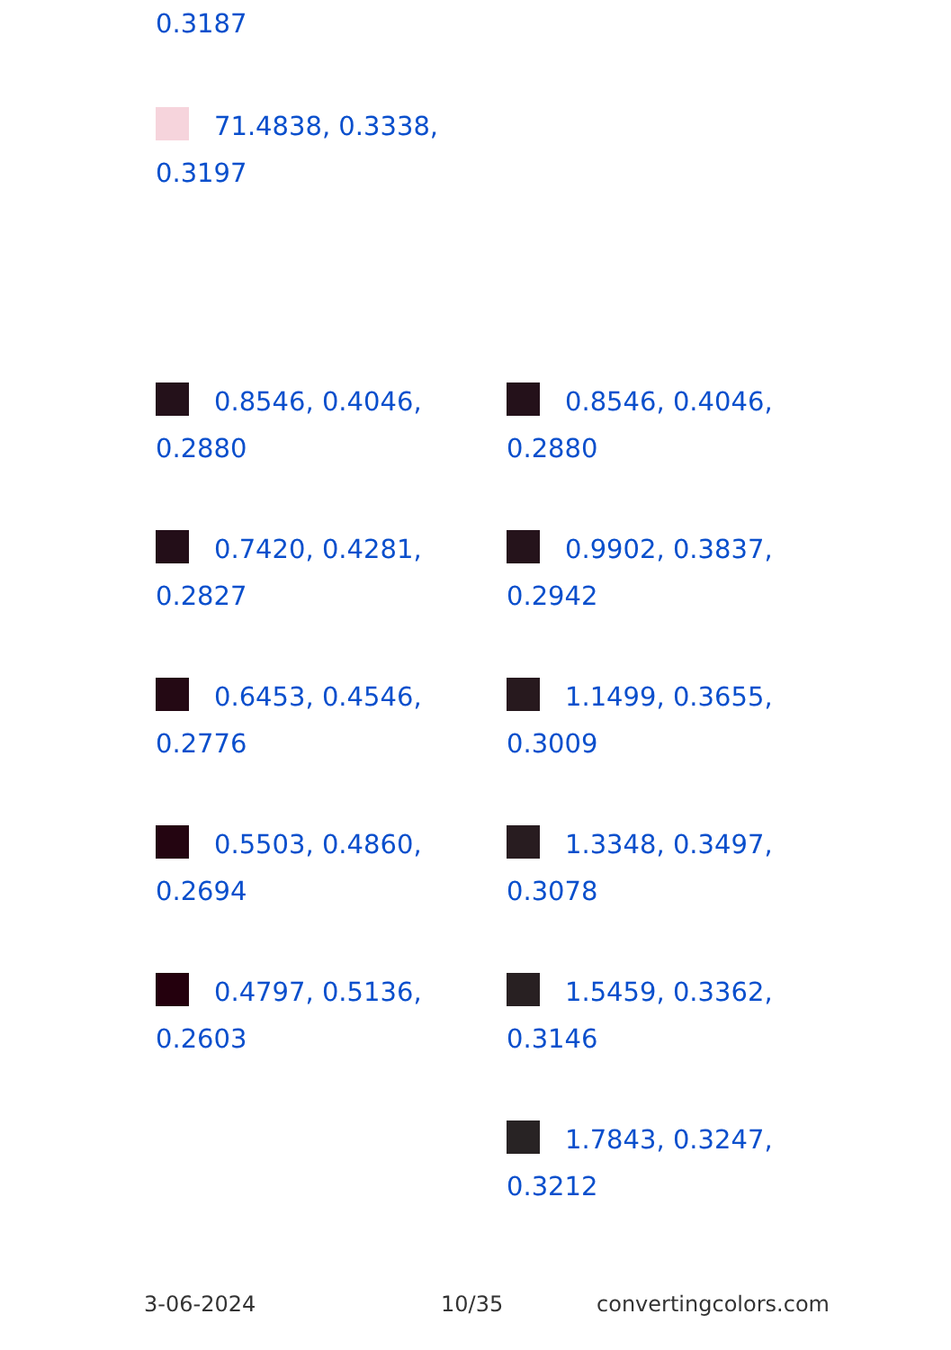0.3187
71.4838, 0.3338, 0.3197
0.8546, 0.4046, 0.2880
0.8546, 0.4046, 0.2880
0.7420, 0.4281, 0.2827
0.9902, 0.3837, 0.2942
0.6453, 0.4546, 0.2776
1.1499, 0.3655, 0.3009
0.5503, 0.4860, 0.2694
1.3348, 0.3497, 0.3078
0.4797, 0.5136, 0.2603
1.5459, 0.3362, 0.3146
1.7843, 0.3247, 0.3212
3-06-2024 10/35 convertingcolors.com